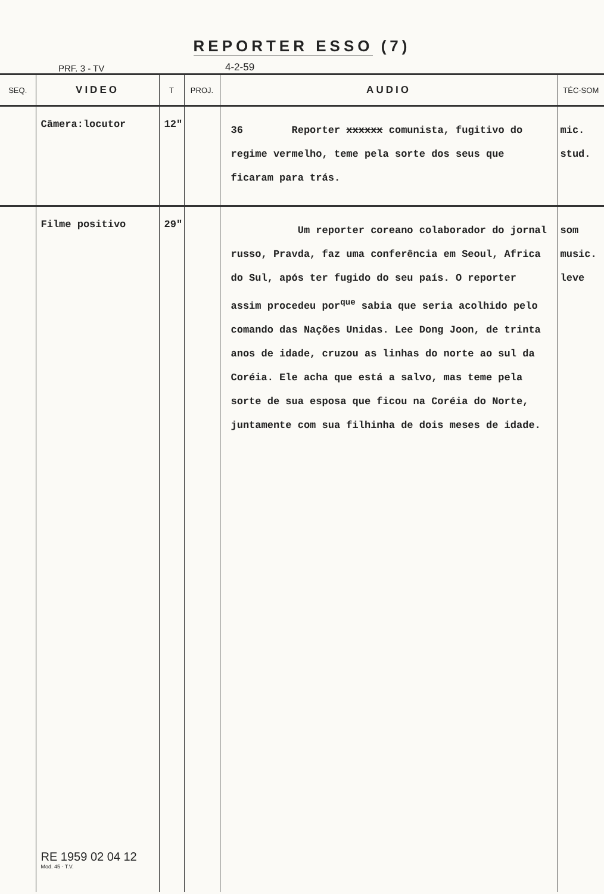REPORTER ESSO (7)
PRF. 3 - TV
4-2-59
| SEQ. | VIDEO | T | PROJ. | AUDIO | TÉC-SOM |
| --- | --- | --- | --- | --- | --- |
| | Câmera:locutor | 12" | | 36 Reporter xxxxxx comunista, fugitivo do regime vermelho, teme pela sorte dos seus que ficaram para trás. | mic. stud. |
| | Filme positivo RE 1959 02 04 12 Mod. 45 - T.V. | 29" | | Um reporter coreano colaborador do jornal russo, Pravda, faz uma conferência em Seoul, Africa do Sul, após ter fugido do seu país. O reporter assim procedeu por<sup>que</sup> sabia que seria acolhido pelo comando das Nações Unidas. Lee Dong Joon, de trinta anos de idade, cruzou as linhas do norte ao sul da Coréia. Ele acha que está a salvo, mas teme pela sorte de sua esposa que ficou na Coréia do Norte, juntamente com sua filhinha de dois meses de idade. | som music. leve |